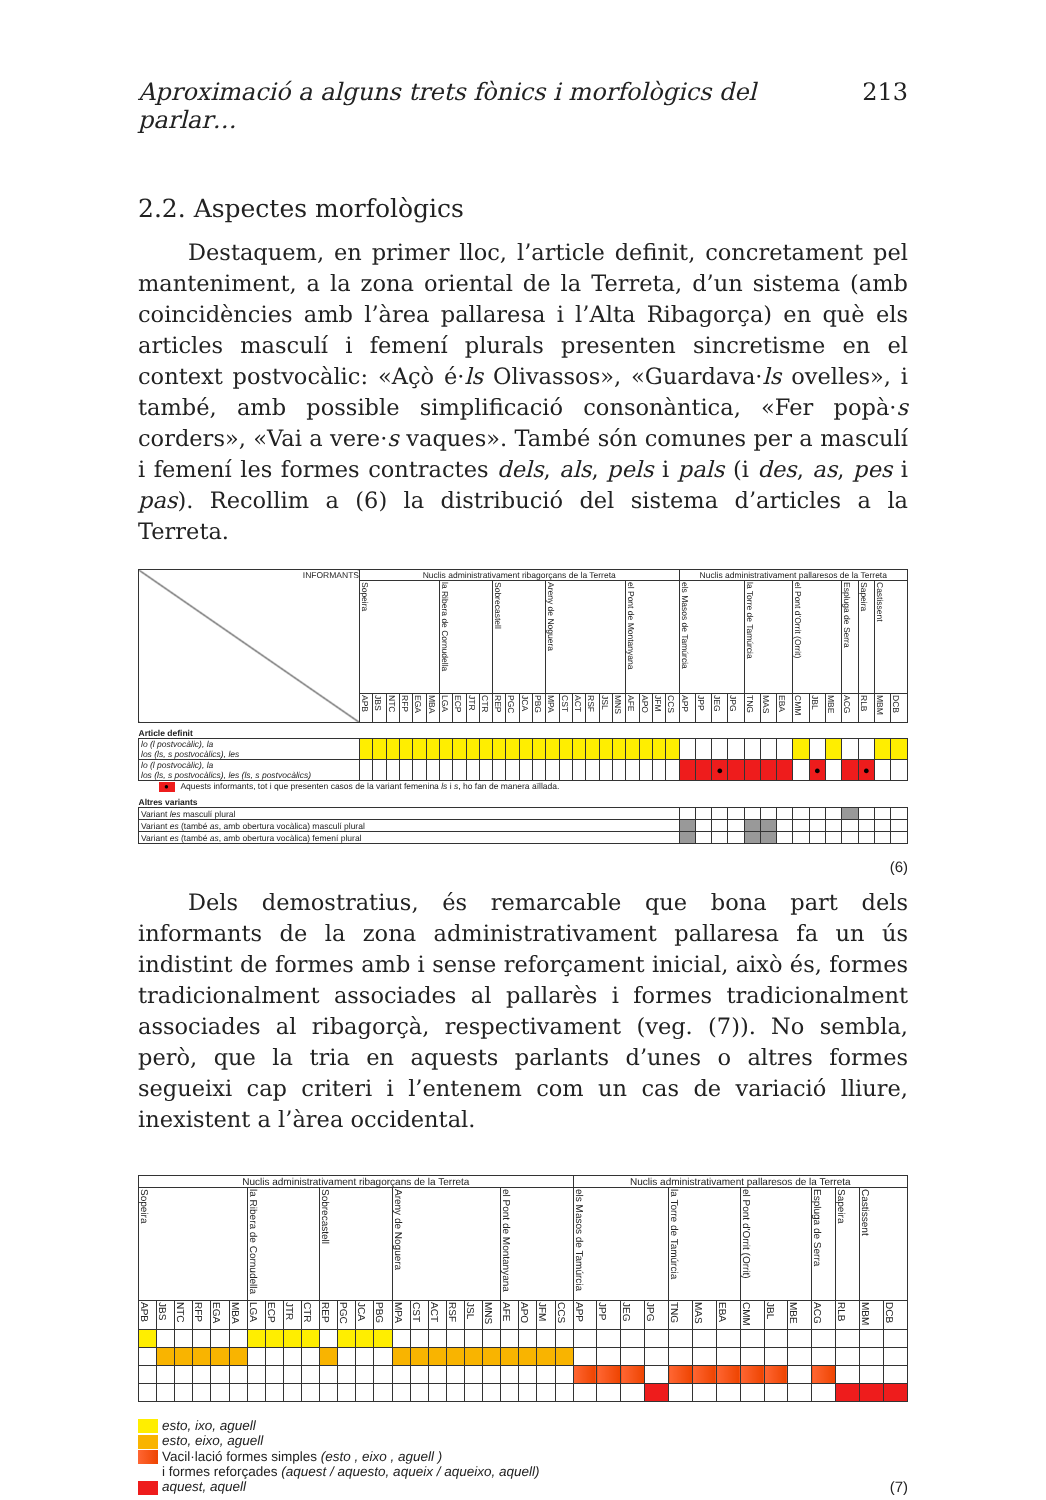Aproximació a alguns trets fònics i morfològics del parlar… 213
2.2. Aspectes morfològics
Destaquem, en primer lloc, l’article definit, concretament pel manteniment, a la zona oriental de la Terreta, d’un sistema (amb coincidències amb l’àrea pallaresa i l’Alta Ribagorça) en què els articles masculí i femení plurals presenten sincretisme en el context postvocàlic: «Açò é·ls Olivassos», «Guardava·ls ovelles», i també, amb possible simplificació consonàntica, «Fer popà·s corders», «Vai a vere·s vaques». També són comunes per a masculí i femení les formes contractes dels, als, pels i pals (i des, as, pes i pas). Recollim a (6) la distribució del sistema d’articles a la Terreta.
| INFORMANTS | Nuclis administrativament ribagorçans de la Terreta | | | | | | | | | | | | | | | | | | | | | | | | Nuclis administrativament pallaresos de la Terreta | | | | | | | | | | | | | |
| --- | --- | --- | --- | --- | --- | --- | --- | --- | --- | --- | --- | --- | --- | --- | --- | --- | --- | --- | --- | --- | --- | --- | --- | --- | --- | --- | --- | --- | --- | --- | --- | --- | --- | --- | --- | --- | --- | --- |
| | Sopeira | | | | | | la Ribera de Cornudella | | | | Sobrecastell | | | | Areny de Noguera | | | | | | el Pont de Montanyana | | | | els Masos de Tamúrcia | | | | la Torre de Tamúrcia | | | el Pont d'Orrit (Orrit) | | | Espluga de Serra | Sapeira | Castissent | |
| | APB | JBS | NTC | RFP | EGA | MBA | LGA | ECP | JTR | CTR | REP | PGC | JCA | PBG | MPA | CST | ACT | RSF | JSL | MNS | AFE | APO | JFM | CCS | APP | JPP | JEG | JPG | TNG | MAS | EBA | CMM | JBL | MBE | ACG | RLB | MBM | DCB |
| Article definit | | | | | | | | | | | | | | | | | | | | | | | | | | | | | | | | | | | | | | |
| lo (l postvocàlic), la los (ls, s postvocàlics), les | | | | | | | | | | | | | | | | | | | | | | | | | | | | | | | | | | | | | | |
| lo (l postvocàlic), la los (ls, s postvocàlics), les (ls, s postvocàlics) | | | | | | | | | | | | | | | | | | | | | | | | | | | ● | | | | | | ● | | | ● | | |
| ● Aquests informants, tot i que presenten casos de la variant femenina ls i s , ho fan de manera aïllada. | | | | | | | | | | | | | | | | | | | | | | | | | | | | | | | | | | | | | | |
| Altres variants | | | | | | | | | | | | | | | | | | | | | | | | | | | | | | | | | | | | | | |
| Variant les masculí plural | | | | | | | | | | | | | | | | | | | | | | | | | | | | | | | | | | | | | | |
| Variant es (també as , amb obertura vocàlica) masculí plural | | | | | | | | | | | | | | | | | | | | | | | | | | | | | | | | | | | | | | |
| Variant es (també as , amb obertura vocàlica) femení plural | | | | | | | | | | | | | | | | | | | | | | | | | | | | | | | | | | | | | | |
(6)
Dels demostratius, és remarcable que bona part dels informants de la zona administrativament pallaresa fa un ús indistint de formes amb i sense reforçament inicial, això és, formes tradicionalment associades al pallarès i formes tradicionalment associades al ribagorçà, respectivament (veg. (7)). No sembla, però, que la tria en aquests parlants d’unes o altres formes segueixi cap criteri i l’entenem com un cas de variació lliure, inexistent a l’àrea occidental.
| Nuclis administrativament ribagorçans de la Terreta | | | | | | | | | | | | | | | | | | | | | | | | Nuclis administrativament pallaresos de la Terreta | | | | | | | | | | | | | |
| --- | --- | --- | --- | --- | --- | --- | --- | --- | --- | --- | --- | --- | --- | --- | --- | --- | --- | --- | --- | --- | --- | --- | --- | --- | --- | --- | --- | --- | --- | --- | --- | --- | --- | --- | --- | --- | --- |
| Sopeira | | | | | | la Ribera de Cornudella | | | | Sobrecastell | | | | Areny de Noguera | | | | | | el Pont de Montanyana | | | | els Masos de Tamúrcia | | | | la Torre de Tamúrcia | | | el Pont d'Orrit (Orrit) | | | Espluga de Serra | Sapeira | Castissent | |
| APB | JBS | NTC | RFP | EGA | MBA | LGA | ECP | JTR | CTR | REP | PGC | JCA | PBG | MPA | CST | ACT | RSF | JSL | MNS | AFE | APO | JFM | CCS | APP | JPP | JEG | JPG | TNG | MAS | EBA | CMM | JBL | MBE | ACG | RLB | MBM | DCB |
esto, ixo, aguell
esto, eixo, aguell
Vacil·lació formes simples (esto , eixo , aguell )
i formes reforçades (aquest / aquesto, aqueix / aqueixo, aquell)
aquest, aquell
(7)